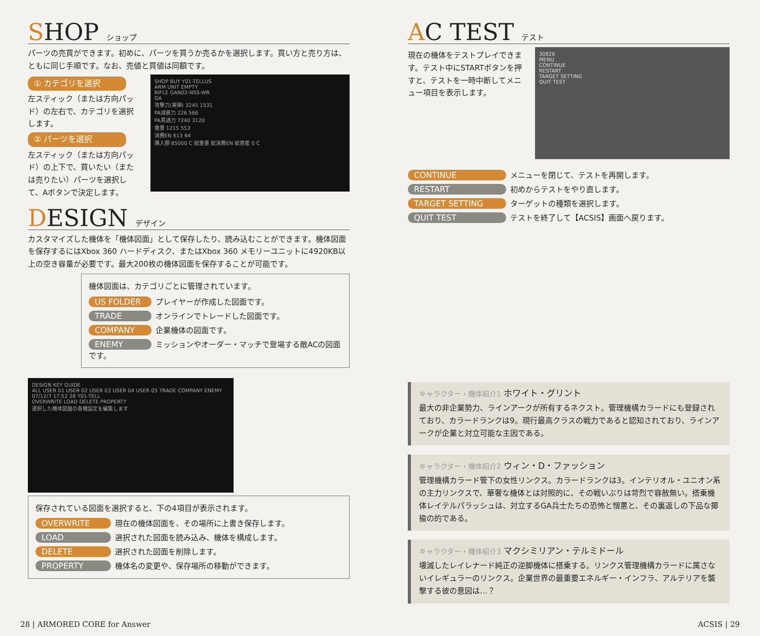SHOP ショップ
パーツの売買ができます。初めに、パーツを買うか売るかを選択します。買い方と売り方は、ともに同じ手順です。なお、売値と買値は同額です。
① カテゴリを選択
左スティック（または方向パッド）の左右で、カテゴリを選択します。
② パーツを選択
左スティック（または方向パッド）の上下で、買いたい（または売りたい）パーツを選択して、Aボタンで決定します。
SHOP BUY Y01-TELLUS
ARM UNIT EMPTY
RIFLE GAN02-NSS-WR
GA
攻撃力(実弾) 3245 1531
PA減衰力 226 566
PA貫通力 7240 3120
重量 1215 553
消費EN 613 64
購入額 85000 C 総重量 総消費EN 総資産 0 C
DESIGN デザイン
カスタマイズした機体を「機体図面」として保存したり、読み込むことができます。機体図面を保存するにはXbox 360 ハードディスク、またはXbox 360 メモリーユニットに4920KB以上の空き容量が必要です。最大200枚の機体図面を保存することが可能です。
機体図面は、カテゴリごとに管理されています。
US FOLDER プレイヤーが作成した図面です。
TRADE オンラインでトレードした図面です。
COMPANY 企業機体の図面です。
ENEMY ミッションやオーダー・マッチで登場する敵ACの図面です。
DESIGN KEY GUIDE
ALL USER 01 USER 02 USER 03 USER 04 USER 05 TRADE COMPANY ENEMY
07/12/7 17:52 28 Y01-TELL
OVERWRITE LOAD DELETE PROPERTY
選択した機体図面の各種設定を編集します
保存されている図面を選択すると、下の4項目が表示されます。
OVERWRITE 現在の機体図面を、その場所に上書き保存します。
LOAD 選択された図面を読み込み、機体を構成します。
DELETE 選択された図面を削除します。
PROPERTY 機体名の変更や、保存場所の移動ができます。
AC TEST テスト
現在の機体をテストプレイできます。テスト中にSTARTボタンを押すと、テストを一時中断してメニュー項目を表示します。
30826
MENU
CONTINUE
RESTART
TARGET SETTING
QUIT TEST
CONTINUE メニューを閉じて、テストを再開します。
RESTART 初めからテストをやり直します。
TARGET SETTING ターゲットの種類を選択します。
QUIT TEST テストを終了して【ACSIS】画面へ戻ります。
キャラクター・機体紹介1 ホワイト・グリント
最大の非企業勢力、ラインアークが所有するネクスト。管理機構カラードにも登録されており、カラードランクは9。現行最高クラスの戦力であると認知されており、ラインアークが企業と対立可能な主因である。
キャラクター・機体紹介2 ウィン・D・ファッション
管理機構カラード管下の女性リンクス。カラードランクは3。インテリオル・ユニオン系の主力リンクスで、華奢な機体とは対照的に、その戦いぶりは苛烈で容赦無い。搭乗機体レイテルパラッシュは、対立するGA兵士たちの恐怖と憎悪と、その裏返しの下品な揶揄の的である。
キャラクター・機体紹介3 マクシミリアン・テルミドール
壊滅したレイレナード純正の逆脚機体に搭乗する。リンクス管理機構カラードに属さないイレギュラーのリンクス。企業世界の最重要エネルギー・インフラ、アルテリアを襲撃する彼の意図は…？
28 | ARMORED CORE for Answer ACSIS | 29